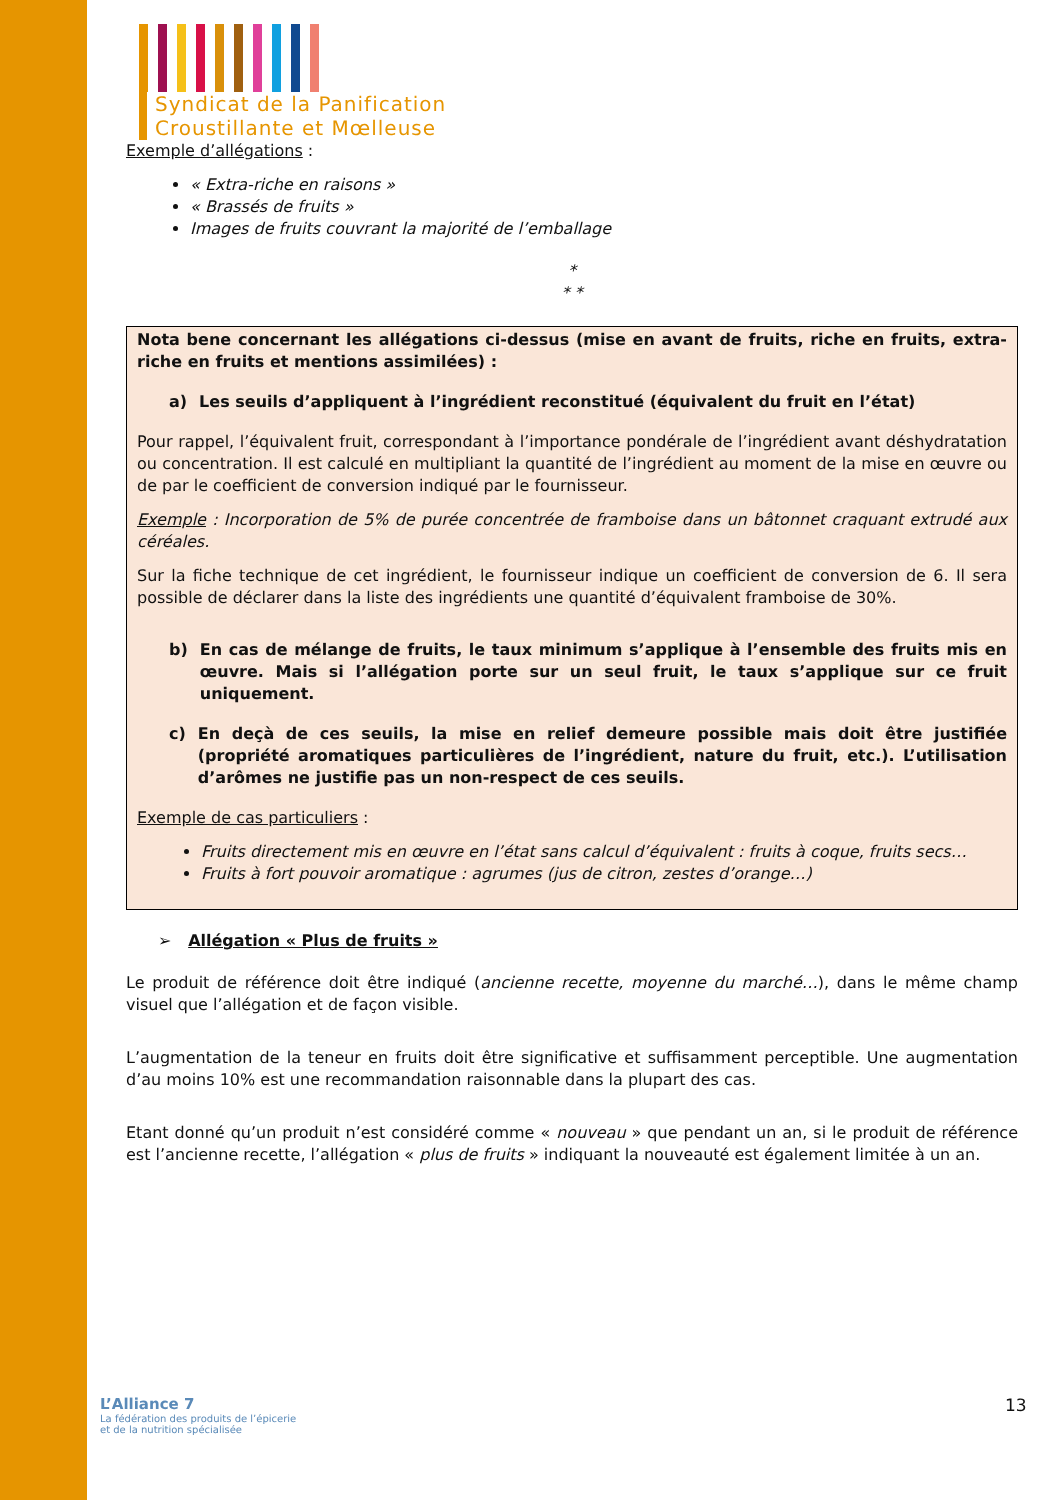Syndicat de la Panification
Croustillante et Mœlleuse
Exemple d’allégations :
« Extra-riche en raisons »
« Brassés de fruits »
Images de fruits couvrant la majorité de l’emballage
*
* *
Nota bene concernant les allégations ci-dessus (mise en avant de fruits, riche en fruits, extra-riche en fruits et mentions assimilées) :
a) Les seuils d’appliquent à l’ingrédient reconstitué (équivalent du fruit en l’état)
Pour rappel, l’équivalent fruit, correspondant à l’importance pondérale de l’ingrédient avant déshydratation ou concentration. Il est calculé en multipliant la quantité de l’ingrédient au moment de la mise en œuvre ou de par le coefficient de conversion indiqué par le fournisseur.
Exemple : Incorporation de 5% de purée concentrée de framboise dans un bâtonnet craquant extrudé aux céréales.
Sur la fiche technique de cet ingrédient, le fournisseur indique un coefficient de conversion de 6. Il sera possible de déclarer dans la liste des ingrédients une quantité d’équivalent framboise de 30%.
b) En cas de mélange de fruits, le taux minimum s’applique à l’ensemble des fruits mis en œuvre. Mais si l’allégation porte sur un seul fruit, le taux s’applique sur ce fruit uniquement.
c) En deçà de ces seuils, la mise en relief demeure possible mais doit être justifiée (propriété aromatiques particulières de l’ingrédient, nature du fruit, etc.). L’utilisation d’arômes ne justifie pas un non-respect de ces seuils.
Exemple de cas particuliers :
Fruits directement mis en œuvre en l’état sans calcul d’équivalent : fruits à coque, fruits secs…
Fruits à fort pouvoir aromatique : agrumes (jus de citron, zestes d’orange…)
➢ Allégation « Plus de fruits »
Le produit de référence doit être indiqué (ancienne recette, moyenne du marché…), dans le même champ visuel que l’allégation et de façon visible.
L’augmentation de la teneur en fruits doit être significative et suffisamment perceptible. Une augmentation d’au moins 10% est une recommandation raisonnable dans la plupart des cas.
Etant donné qu’un produit n’est considéré comme « nouveau » que pendant un an, si le produit de référence est l’ancienne recette, l’allégation « plus de fruits » indiquant la nouveauté est également limitée à un an.
L’Alliance 7
La fédération des produits de l’épicerie
et de la nutrition spécialisée
13